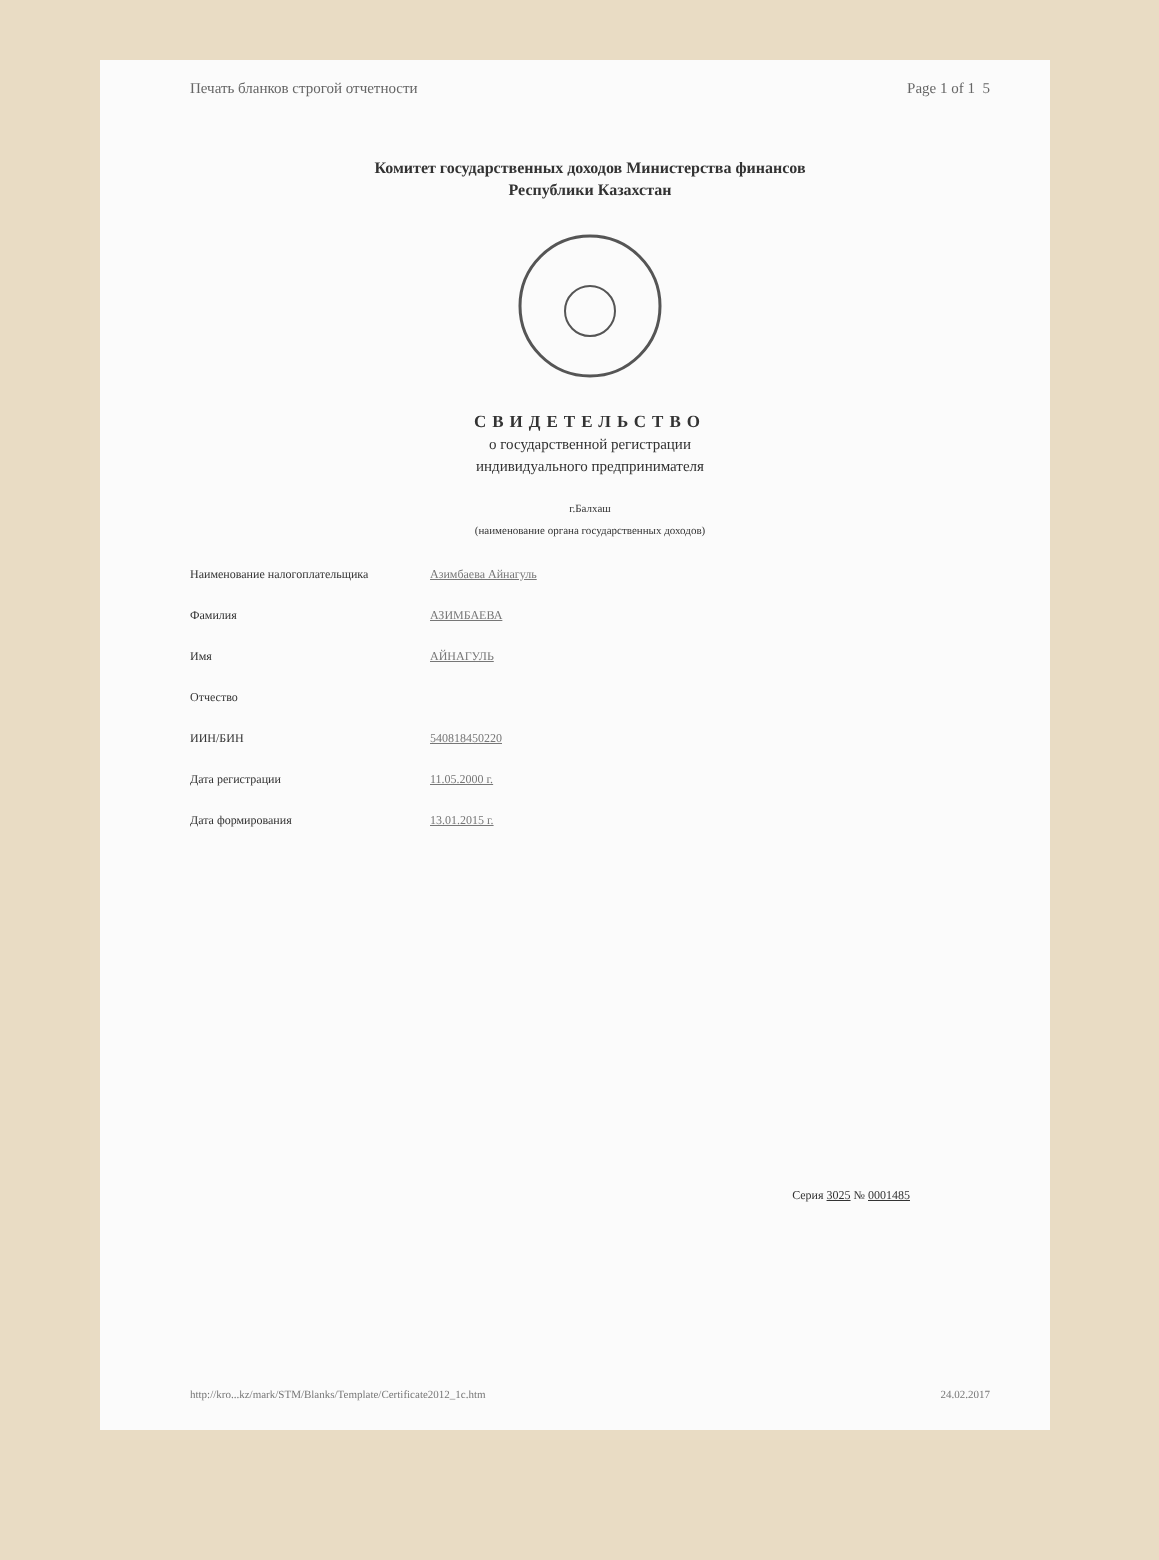Печать бланков строгой отчетности Page 1 of 1 5
Комитет государственных доходов Министерства финансов
Республики Казахстан
СВИДЕТЕЛЬСТВО
о государственной регистрации
индивидуального предпринимателя
г.Балхаш
(наименование органа государственных доходов)
Наименование налогоплательщика Азимбаева Айнагуль
Фамилия АЗИМБАЕВА
Имя АЙНАГУЛЬ
Отчество
ИИН/БИН 540818450220
Дата регистрации 11.05.2000 г.
Дата формирования 13.01.2015 г.
Серия 3025 № 0001485
http://kro...kz/mark/STM/Blanks/Template/Certificate2012_1c.htm 24.02.2017